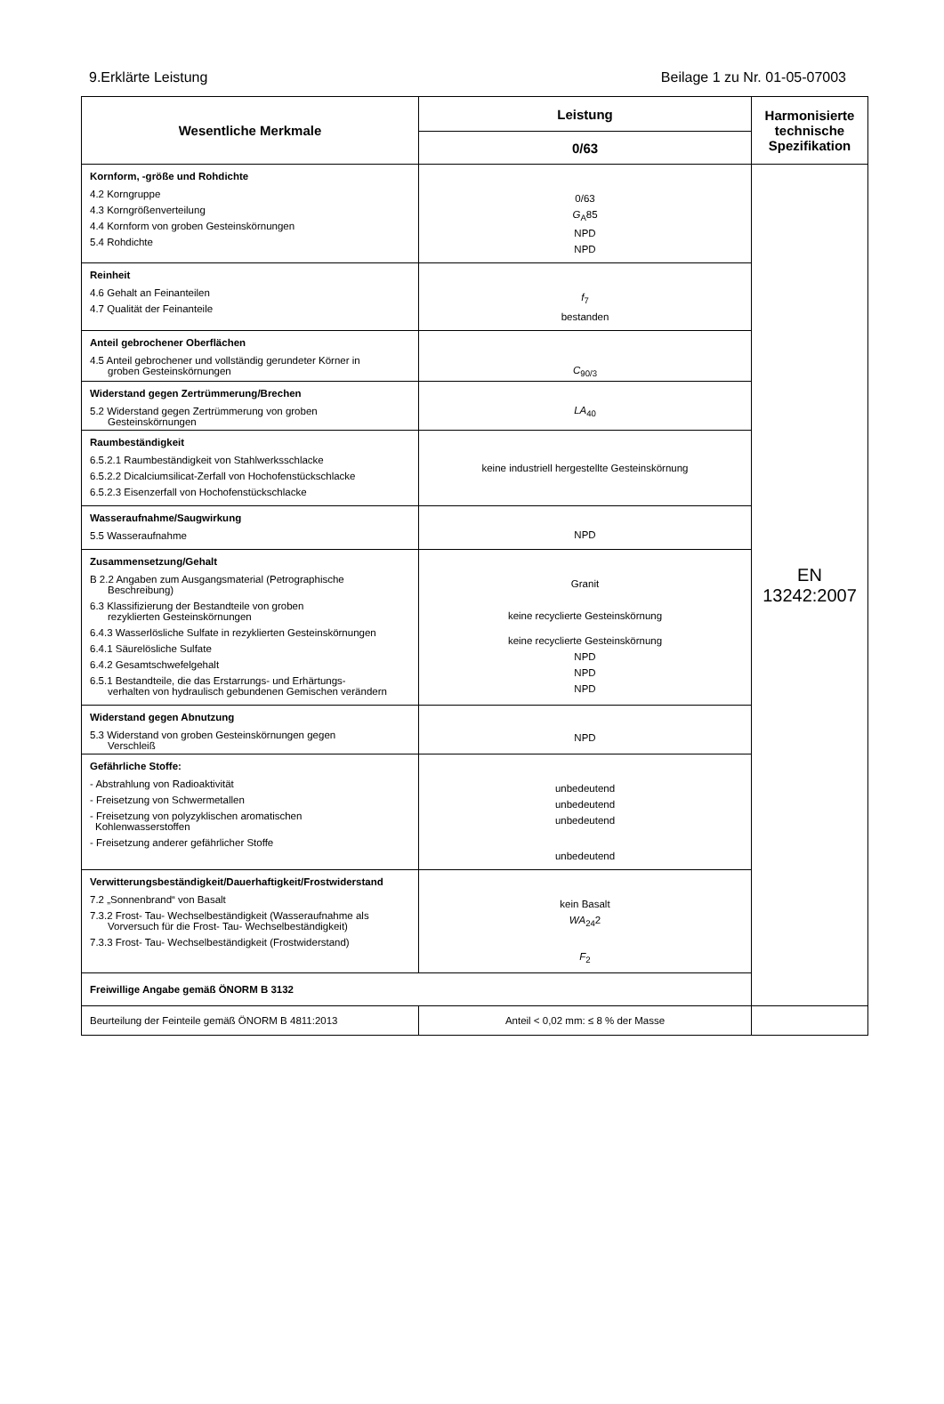9.Erklärte Leistung Beilage 1 zu Nr. 01-05-07003
| Wesentliche Merkmale | Leistung | Harmonisierte technische Spezifikation |
| --- | --- | --- |
| | 0/63 | |
| Kornform, -größe und Rohdichte 4.2 Korngruppe 4.3 Korngrößenverteilung 4.4 Kornform von groben Gesteinskörnungen 5.4 Rohdichte | 0/63 G<sub>A</sub>85 NPD NPD | EN 13242:2007 |
| Reinheit 4.6 Gehalt an Feinanteilen 4.7 Qualität der Feinanteile | f<sub>7</sub> bestanden | |
| Anteil gebrochener Oberflächen 4.5 Anteil gebrochener und vollständig gerundeter Körner in groben Gesteinskörnungen | C<sub>90/3</sub> | |
| Widerstand gegen Zertrümmerung/Brechen 5.2 Widerstand gegen Zertrümmerung von groben Gesteinskörnungen | LA<sub>40</sub> | |
| Raumbeständigkeit 6.5.2.1 Raumbeständigkeit von Stahlwerksschlacke 6.5.2.2 Dicalciumsilicat-Zerfall von Hochofenstückschlacke 6.5.2.3 Eisenzerfall von Hochofenstückschlacke | keine industriell hergestellte Gesteinskörnung | |
| Wasseraufnahme/Saugwirkung 5.5 Wasseraufnahme | NPD | |
| Zusammensetzung/Gehalt B 2.2 Angaben zum Ausgangsmaterial (Petrographische Beschreibung) 6.3 Klassifizierung der Bestandteile von groben rezyklierten Gesteinskörnungen 6.4.3 Wasserlösliche Sulfate in rezyklierten Gesteinskörnungen 6.4.1 Säurelösliche Sulfate 6.4.2 Gesamtschwefelgehalt 6.5.1 Bestandteile, die das Erstarrungs- und Erhärtungs- verhalten von hydraulisch gebundenen Gemischen verändern | Granit keine recyclierte Gesteinskörnung keine recyclierte Gesteinskörnung NPD NPD NPD | |
| Widerstand gegen Abnutzung 5.3 Widerstand von groben Gesteinskörnungen gegen Verschleiß | NPD | |
| Gefährliche Stoffe: - Abstrahlung von Radioaktivität - Freisetzung von Schwermetallen - Freisetzung von polyzyklischen aromatischen Kohlenwasserstoffen - Freisetzung anderer gefährlicher Stoffe | unbedeutend unbedeutend unbedeutend unbedeutend | |
| Verwitterungsbeständigkeit/Dauerhaftigkeit/Frostwiderstand 7.2 „Sonnenbrand“ von Basalt 7.3.2 Frost- Tau- Wechselbeständigkeit (Wasseraufnahme als Vorversuch für die Frost- Tau- Wechselbeständigkeit) 7.3.3 Frost- Tau- Wechselbeständigkeit (Frostwiderstand) | kein Basalt WA<sub>24</sub>2 F<sub>2</sub> | |
| Freiwillige Angabe gemäß ÖNORM B 3132 | | |
| Beurteilung der Feinteile gemäß ÖNORM B 4811:2013 | Anteil < 0,02 mm: ≤ 8 % der Masse | |